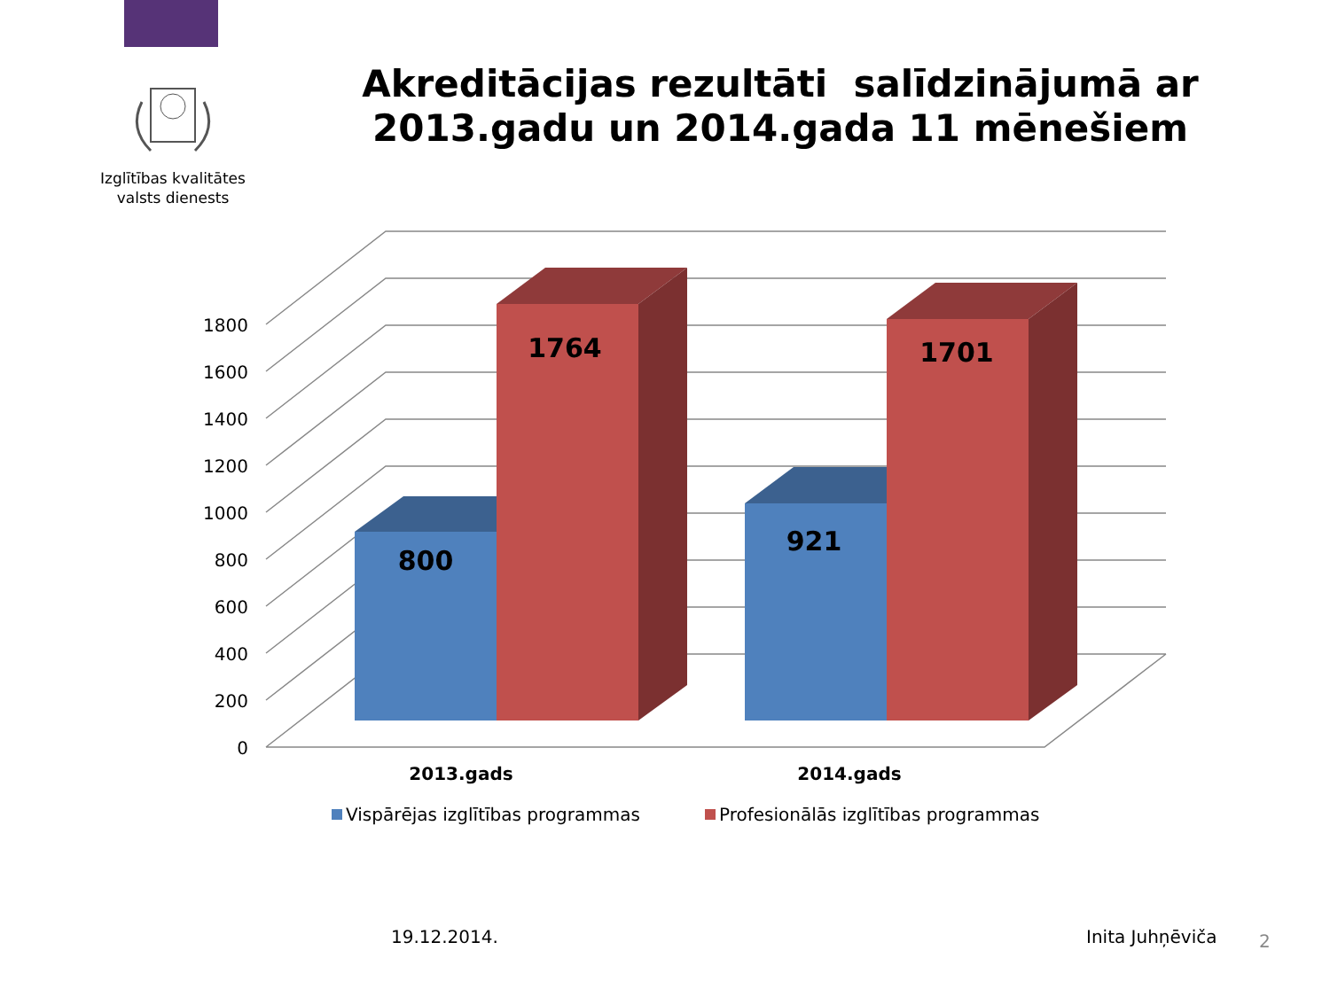Izglītības kvalitātes
valsts dienests
Akreditācijas rezultāti salīdzinājumā ar 2013.gadu un 2014.gada 11 mēnešiem
0
200
400
600
800
1000
1200
1400
1600
1800
800
1764
921
1701
2013.gads
2014.gads
Vispārējas izglītības programmas
Profesionālās izglītības programmas
19.12.2014. Inita Juhņēviča 2